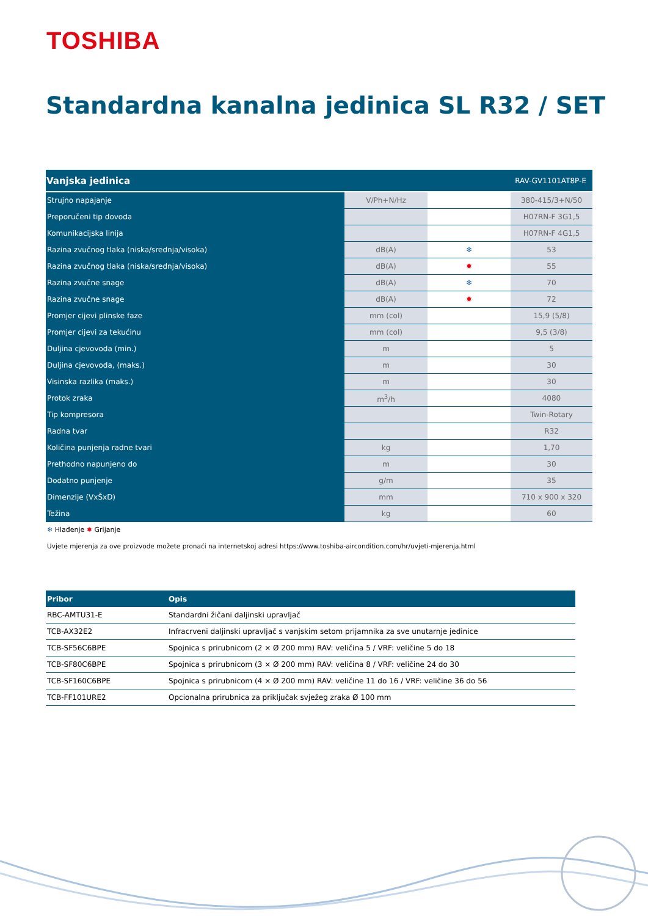TOSHIBA
Standardna kanalna jedinica SL R32 / SET
| Vanjska jedinica | | | RAV-GV1101AT8P-E |
| --- | --- | --- | --- |
| Strujno napajanje | V/Ph+N/Hz | | 380-415/3+N/50 |
| Preporučeni tip dovoda | | | H07RN-F 3G1,5 |
| Komunikacijska linija | | | H07RN-F 4G1,5 |
| Razina zvučnog tlaka (niska/srednja/visoka) | dB(A) | ❄ | 53 |
| Razina zvučnog tlaka (niska/srednja/visoka) | dB(A) | ✹ | 55 |
| Razina zvučne snage | dB(A) | ❄ | 70 |
| Razina zvučne snage | dB(A) | ✹ | 72 |
| Promjer cijevi plinske faze | mm (col) | | 15,9 (5/8) |
| Promjer cijevi za tekućinu | mm (col) | | 9,5 (3/8) |
| Duljina cjevovoda (min.) | m | | 5 |
| Duljina cjevovoda, (maks.) | m | | 30 |
| Visinska razlika (maks.) | m | | 30 |
| Protok zraka | m<sup>3</sup>/h | | 4080 |
| Tip kompresora | | | Twin-Rotary |
| Radna tvar | | | R32 |
| Količina punjenja radne tvari | kg | | 1,70 |
| Prethodno napunjeno do | m | | 30 |
| Dodatno punjenje | g/m | | 35 |
| Dimenzije (VxŠxD) | mm | | 710 x 900 x 320 |
| Težina | kg | | 60 |
❄ Hlađenje ✹ Grijanje
Uvjete mjerenja za ove proizvode možete pronaći na internetskoj adresi https://www.toshiba-aircondition.com/hr/uvjeti-mjerenja.html
| Pribor | Opis |
| --- | --- |
| RBC-AMTU31-E | Standardni žičani daljinski upravljač |
| TCB-AX32E2 | Infracrveni daljinski upravljač s vanjskim setom prijamnika za sve unutarnje jedinice |
| TCB-SF56C6BPE | Spojnica s prirubnicom (2 × Ø 200 mm) RAV: veličina 5 / VRF: veličine 5 do 18 |
| TCB-SF80C6BPE | Spojnica s prirubnicom (3 × Ø 200 mm) RAV: veličina 8 / VRF: veličine 24 do 30 |
| TCB-SF160C6BPE | Spojnica s prirubnicom (4 × Ø 200 mm) RAV: veličine 11 do 16 / VRF: veličine 36 do 56 |
| TCB-FF101URE2 | Opcionalna prirubnica za priključak svježeg zraka Ø 100 mm |